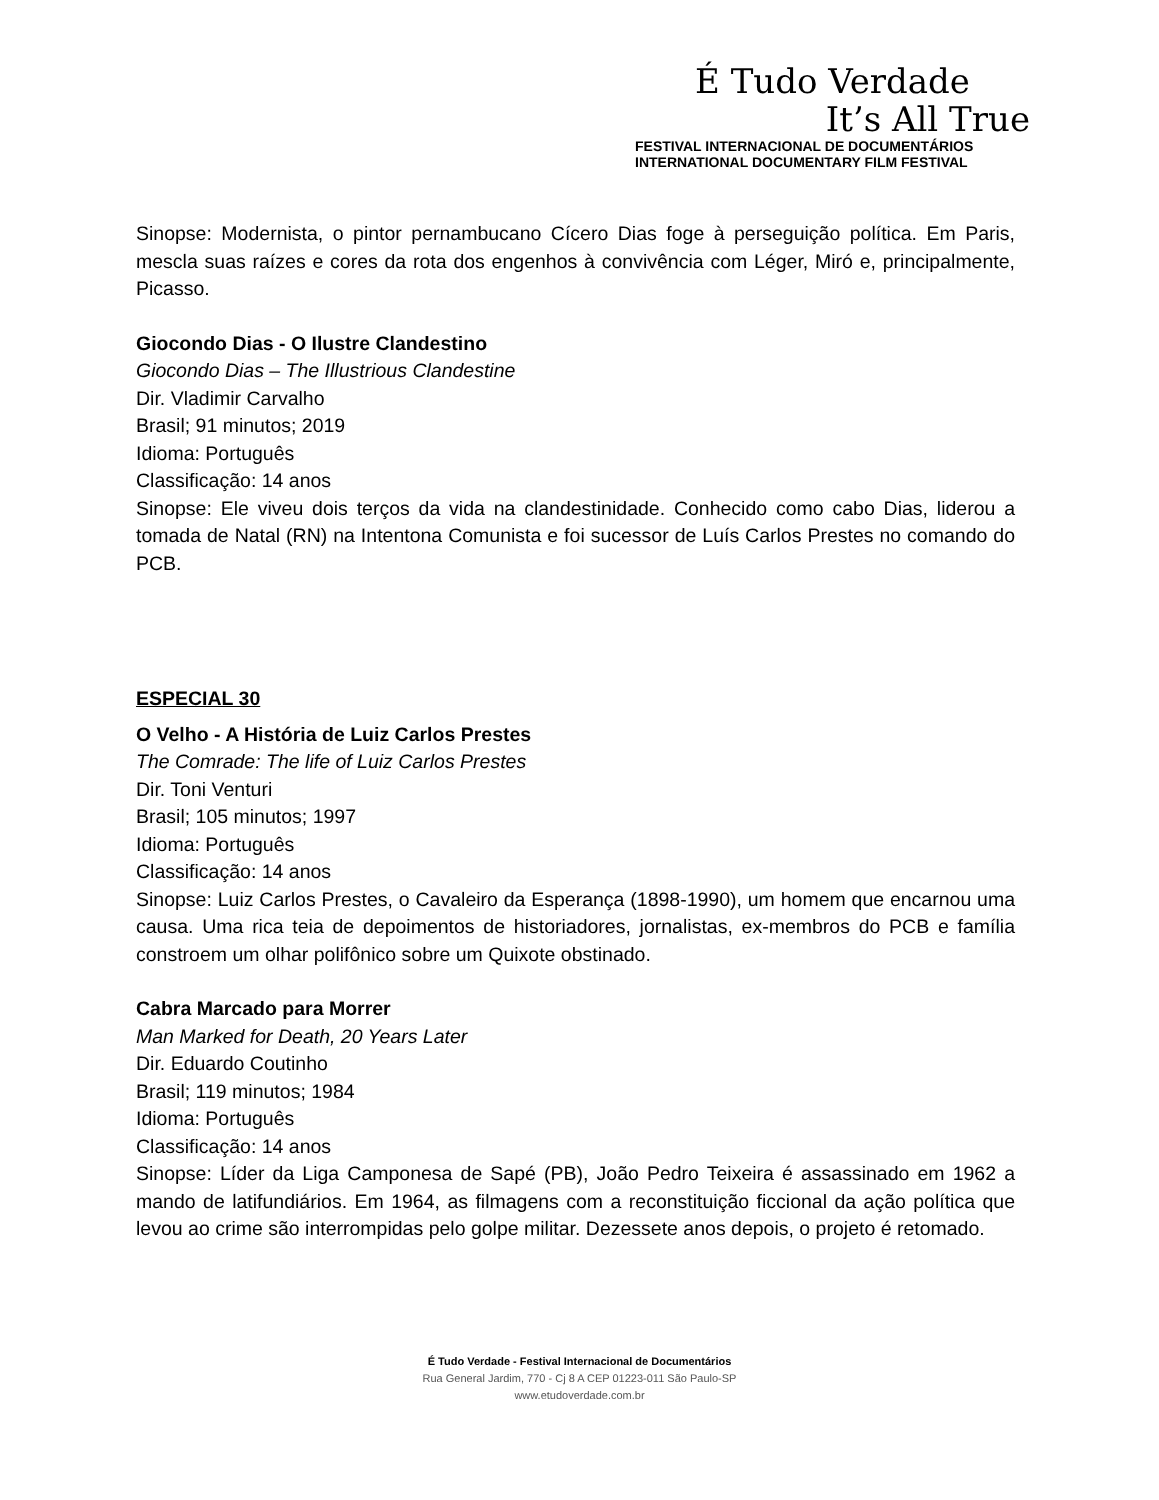É Tudo Verdade
It’s All True
FESTIVAL INTERNACIONAL DE DOCUMENTÁRIOS
INTERNATIONAL DOCUMENTARY FILM FESTIVAL
Sinopse: Modernista, o pintor pernambucano Cícero Dias foge à perseguição política. Em Paris, mescla suas raízes e cores da rota dos engenhos à convivência com Léger, Miró e, principalmente, Picasso.
Giocondo Dias - O Ilustre Clandestino
Giocondo Dias – The Illustrious Clandestine
Dir. Vladimir Carvalho
Brasil; 91 minutos; 2019
Idioma: Português
Classificação: 14 anos
Sinopse: Ele viveu dois terços da vida na clandestinidade. Conhecido como cabo Dias, liderou a tomada de Natal (RN) na Intentona Comunista e foi sucessor de Luís Carlos Prestes no comando do PCB.
ESPECIAL 30
O Velho - A História de Luiz Carlos Prestes
The Comrade: The life of Luiz Carlos Prestes
Dir. Toni Venturi
Brasil; 105 minutos; 1997
Idioma: Português
Classificação: 14 anos
Sinopse: Luiz Carlos Prestes, o Cavaleiro da Esperança (1898-1990), um homem que encarnou uma causa. Uma rica teia de depoimentos de historiadores, jornalistas, ex-membros do PCB e família constroem um olhar polifônico sobre um Quixote obstinado.
Cabra Marcado para Morrer
Man Marked for Death, 20 Years Later
Dir. Eduardo Coutinho
Brasil; 119 minutos; 1984
Idioma: Português
Classificação: 14 anos
Sinopse: Líder da Liga Camponesa de Sapé (PB), João Pedro Teixeira é assassinado em 1962 a mando de latifundiários. Em 1964, as filmagens com a reconstituição ficcional da ação política que levou ao crime são interrompidas pelo golpe militar. Dezessete anos depois, o projeto é retomado.
É Tudo Verdade - Festival Internacional de Documentários
Rua General Jardim, 770 - Cj 8 A CEP 01223-011 São Paulo-SP
www.etudoverdade.com.br